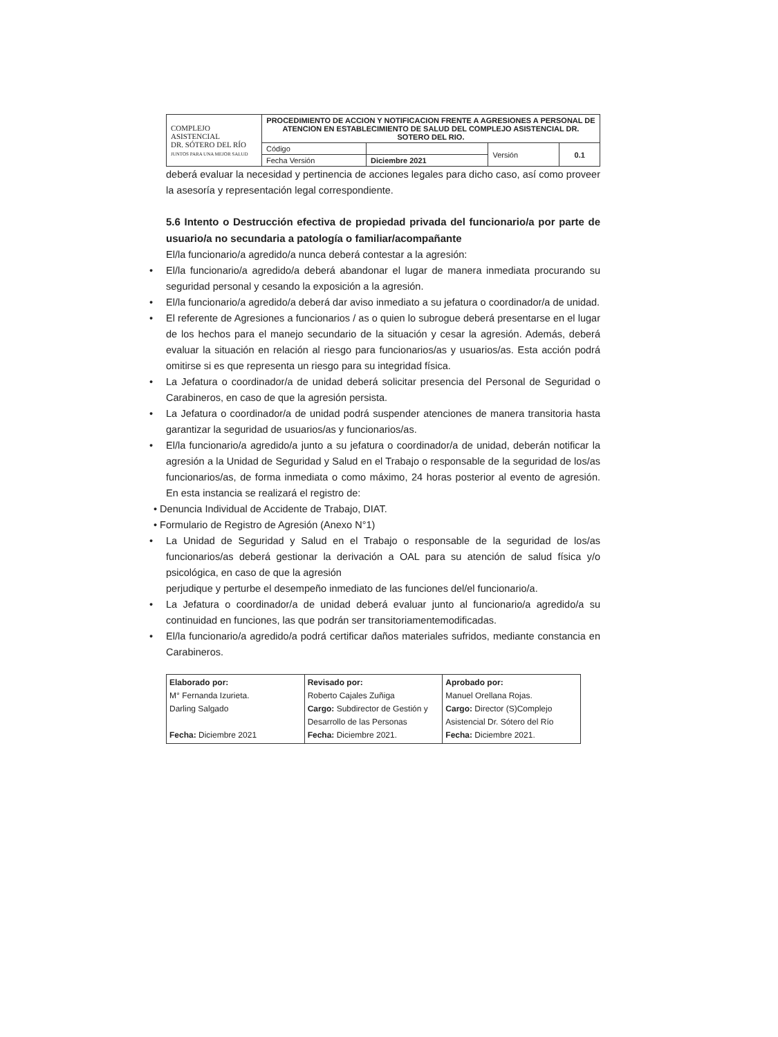| COMPLEJO ASISTENCIAL DR. SÓTERO DEL RÍO JUNTOS PARA UNA MEJOR SALUD | PROCEDIMIENTO DE ACCION Y NOTIFICACION FRENTE A AGRESIONES A PERSONAL DE ATENCION EN ESTABLECIMIENTO DE SALUD DEL COMPLEJO ASISTENCIAL DR. SOTERO DEL RIO. | | | |
| | Código | | Versión | 0.1 |
| | Fecha Versión | Diciembre 2021 | | |
deberá evaluar la necesidad y pertinencia de acciones legales para dicho caso, así como proveer la asesoría y representación legal correspondiente.
5.6 Intento o Destrucción efectiva de propiedad privada del funcionario/a por parte de usuario/a no secundaria a patología o familiar/acompañante
El/la funcionario/a agredido/a nunca deberá contestar a la agresión:
• El/la funcionario/a agredido/a deberá abandonar el lugar de manera inmediata procurando su seguridad personal y cesando la exposición a la agresión.
• El/la funcionario/a agredido/a deberá dar aviso inmediato a su jefatura o coordinador/a de unidad.
• El referente de Agresiones a funcionarios / as o quien lo subrogue deberá presentarse en el lugar de los hechos para el manejo secundario de la situación y cesar la agresión. Además, deberá evaluar la situación en relación al riesgo para funcionarios/as y usuarios/as. Esta acción podrá omitirse si es que representa un riesgo para su integridad física.
• La Jefatura o coordinador/a de unidad deberá solicitar presencia del Personal de Seguridad o Carabineros, en caso de que la agresión persista.
• La Jefatura o coordinador/a de unidad podrá suspender atenciones de manera transitoria hasta garantizar la seguridad de usuarios/as y funcionarios/as.
• El/la funcionario/a agredido/a junto a su jefatura o coordinador/a de unidad, deberán notificar la agresión a la Unidad de Seguridad y Salud en el Trabajo o responsable de la seguridad de los/as funcionarios/as, de forma inmediata o como máximo, 24 horas posterior al evento de agresión. En esta instancia se realizará el registro de:
• Denuncia Individual de Accidente de Trabajo, DIAT.
• Formulario de Registro de Agresión (Anexo N°1)
• La Unidad de Seguridad y Salud en el Trabajo o responsable de la seguridad de los/as funcionarios/as deberá gestionar la derivación a OAL para su atención de salud física y/o psicológica, en caso de que la agresión
perjudique y perturbe el desempeño inmediato de las funciones del/el funcionario/a.
• La Jefatura o coordinador/a de unidad deberá evaluar junto al funcionario/a agredido/a su continuidad en funciones, las que podrán ser transitoriamentemodificadas.
• El/la funcionario/a agredido/a podrá certificar daños materiales sufridos, mediante constancia en Carabineros.
| Elaborado por: M° Fernanda Izurieta. Darling Salgado Fecha: Diciembre 2021 | Revisado por: Roberto Cajales Zuñiga Cargo: Subdirector de Gestión y Desarrollo de las Personas Fecha: Diciembre 2021. | Aprobado por: Manuel Orellana Rojas. Cargo: Director (S)Complejo Asistencial Dr. Sótero del Río Fecha: Diciembre 2021. |